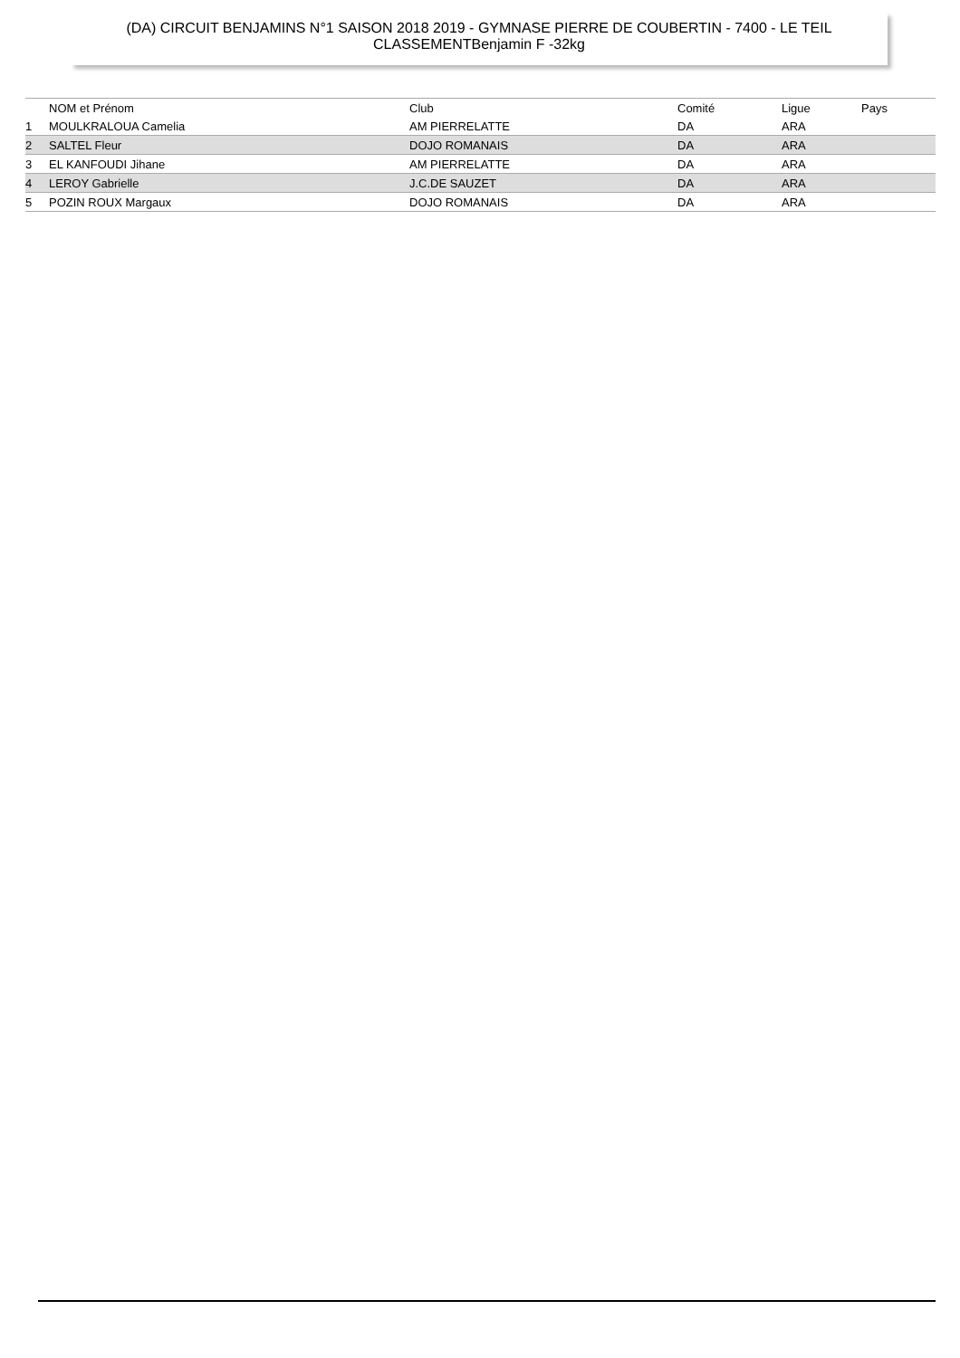(DA) CIRCUIT BENJAMINS N°1 SAISON 2018 2019 - GYMNASE PIERRE DE COUBERTIN - 7400 - LE TEIL
CLASSEMENTBenjamin F -32kg
| | NOM et Prénom | Club | Comité | Ligue | Pays |
| --- | --- | --- | --- | --- | --- |
| 1 | MOULKRALOUA Camelia | AM PIERRELATTE | DA | ARA | |
| 2 | SALTEL Fleur | DOJO ROMANAIS | DA | ARA | |
| 3 | EL KANFOUDI Jihane | AM PIERRELATTE | DA | ARA | |
| 4 | LEROY Gabrielle | J.C.DE SAUZET | DA | ARA | |
| 5 | POZIN ROUX Margaux | DOJO ROMANAIS | DA | ARA | |